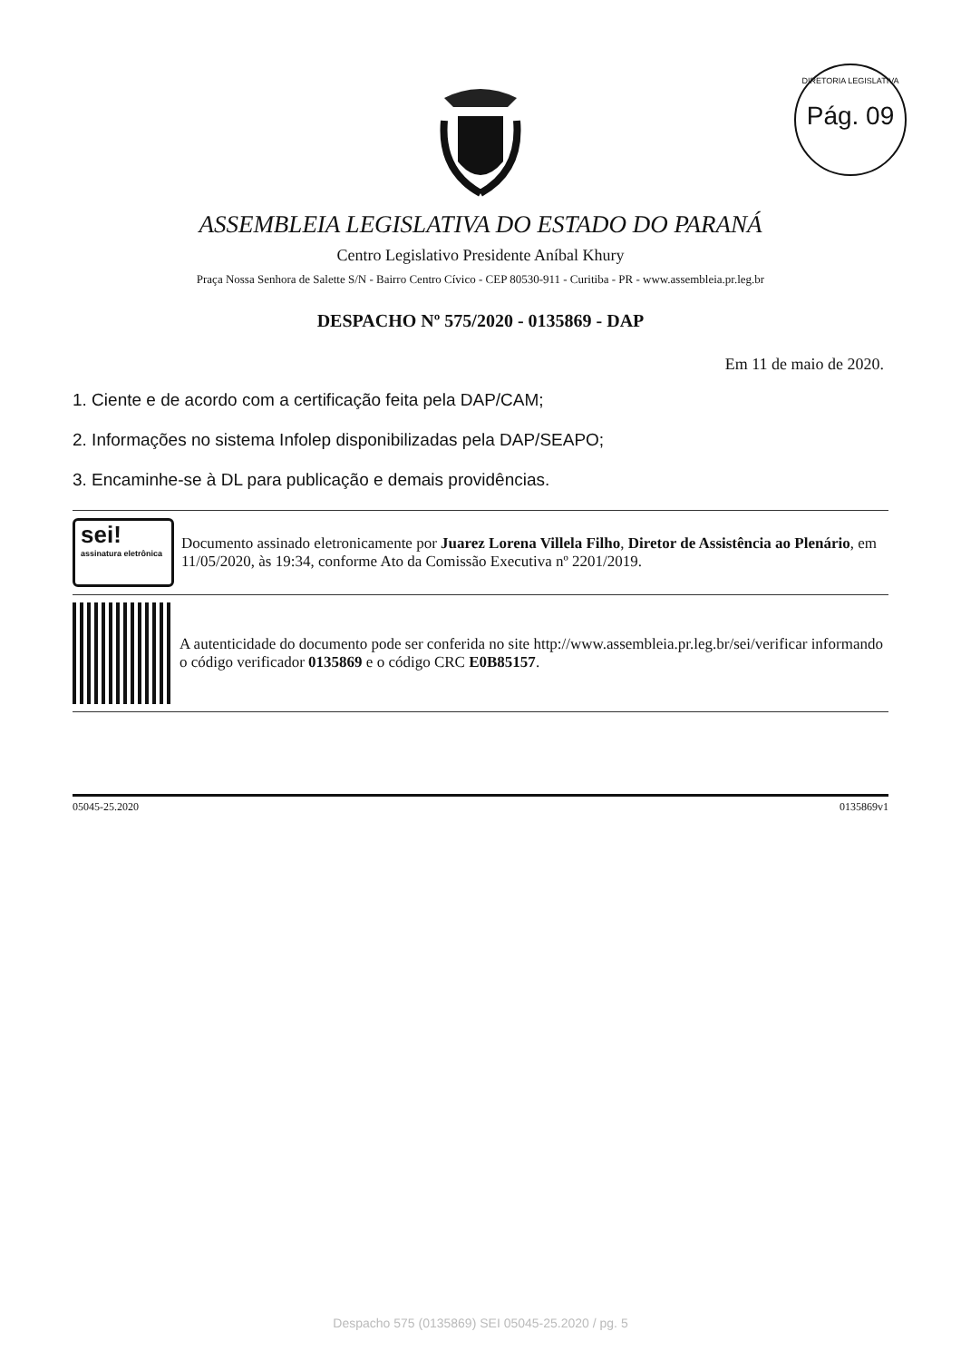DIRETORIA LEGISLATIVA
Pág. 09
ASSEMBLEIA LEGISLATIVA DO ESTADO DO PARANÁ
Centro Legislativo Presidente Aníbal Khury
Praça Nossa Senhora de Salette S/N - Bairro Centro Cívico - CEP 80530-911 - Curitiba - PR - www.assembleia.pr.leg.br
DESPACHO Nº 575/2020 - 0135869 - DAP
Em 11 de maio de 2020.
1. Ciente e de acordo com a certificação feita pela DAP/CAM;
2. Informações no sistema Infolep disponibilizadas pela DAP/SEAPO;
3. Encaminhe-se à DL para publicação e demais providências.
sei!
assinatura eletrônica
Documento assinado eletronicamente por Juarez Lorena Villela Filho, Diretor de Assistência ao Plenário, em 11/05/2020, às 19:34, conforme Ato da Comissão Executiva nº 2201/2019.
A autenticidade do documento pode ser conferida no site http://www.assembleia.pr.leg.br/sei/verificar informando o código verificador 0135869 e o código CRC E0B85157.
05045-25.2020 0135869v1
Despacho 575 (0135869) SEI 05045-25.2020 / pg. 5